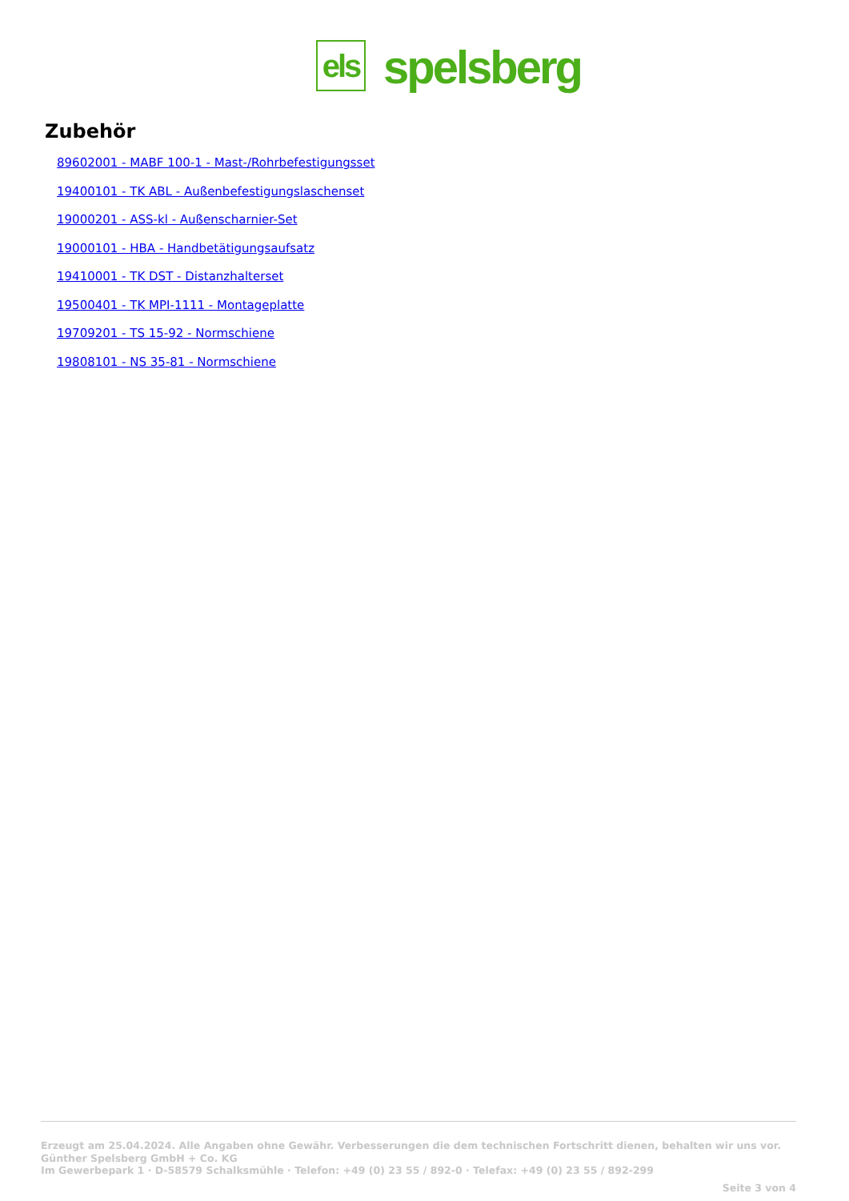els
spelsberg
Zubehör
89602001 - MABF 100-1 - Mast-/Rohrbefestigungsset
19400101 - TK ABL - Außenbefestigungslaschenset
19000201 - ASS-kl - Außenscharnier-Set
19000101 - HBA - Handbetätigungsaufsatz
19410001 - TK DST - Distanzhalterset
19500401 - TK MPI-1111 - Montageplatte
19709201 - TS 15-92 - Normschiene
19808101 - NS 35-81 - Normschiene
Erzeugt am 25.04.2024. Alle Angaben ohne Gewähr. Verbesserungen die dem technischen Fortschritt dienen, behalten wir uns vor.
Günther Spelsberg GmbH + Co. KG
Im Gewerbepark 1 · D-58579 Schalksmühle · Telefon: +49 (0) 23 55 / 892-0 · Telefax: +49 (0) 23 55 / 892-299
Seite 3 von 4